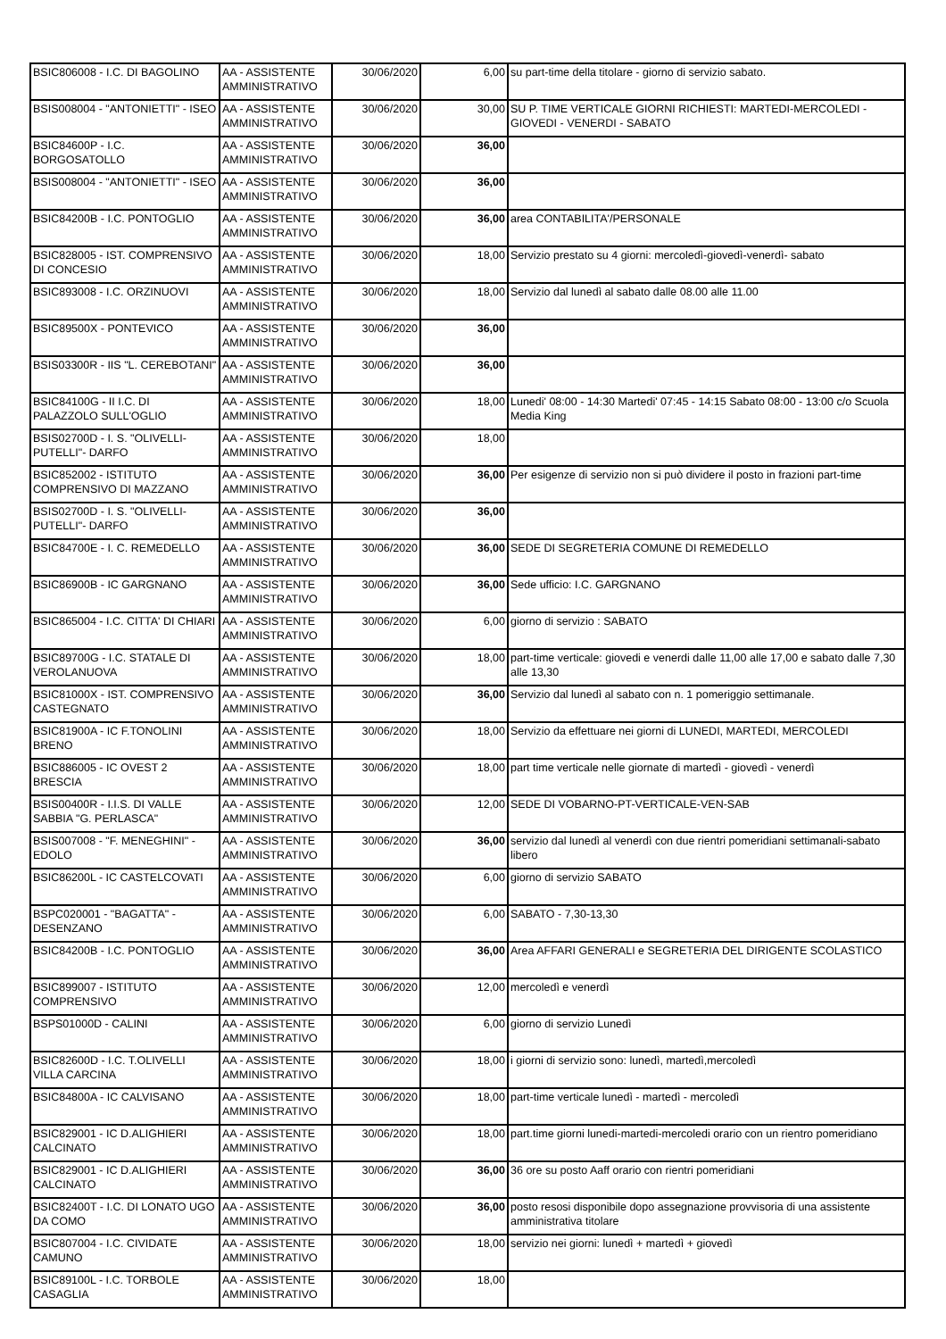| BSIC806008 - I.C. DI BAGOLINO | AA - ASSISTENTE AMMINISTRATIVO | 30/06/2020 | 6,00 | su part-time della titolare - giorno di servizio sabato. |
| BSIS008004 - "ANTONIETTI" - ISEO | AA - ASSISTENTE AMMINISTRATIVO | 30/06/2020 | 30,00 | SU P. TIME VERTICALE GIORNI RICHIESTI: MARTEDI-MERCOLEDI - GIOVEDI - VENERDI - SABATO |
| BSIC84600P - I.C. BORGOSATOLLO | AA - ASSISTENTE AMMINISTRATIVO | 30/06/2020 | 36,00 | |
| BSIS008004 - "ANTONIETTI" - ISEO | AA - ASSISTENTE AMMINISTRATIVO | 30/06/2020 | 36,00 | |
| BSIC84200B - I.C. PONTOGLIO | AA - ASSISTENTE AMMINISTRATIVO | 30/06/2020 | 36,00 | area CONTABILITA'/PERSONALE |
| BSIC828005 - IST. COMPRENSIVO DI CONCESIO | AA - ASSISTENTE AMMINISTRATIVO | 30/06/2020 | 18,00 | Servizio prestato su 4 giorni: mercoledì-giovedì-venerdì- sabato |
| BSIC893008 - I.C. ORZINUOVI | AA - ASSISTENTE AMMINISTRATIVO | 30/06/2020 | 18,00 | Servizio dal lunedì al sabato dalle 08.00 alle 11.00 |
| BSIC89500X - PONTEVICO | AA - ASSISTENTE AMMINISTRATIVO | 30/06/2020 | 36,00 | |
| BSIS03300R - IIS "L. CEREBOTANI" | AA - ASSISTENTE AMMINISTRATIVO | 30/06/2020 | 36,00 | |
| BSIC84100G - II I.C. DI PALAZZOLO SULL'OGLIO | AA - ASSISTENTE AMMINISTRATIVO | 30/06/2020 | 18,00 | Lunedi' 08:00 - 14:30 Martedi' 07:45 - 14:15 Sabato 08:00 - 13:00 c/o Scuola Media King |
| BSIS02700D - I. S. "OLIVELLI-PUTELLI"- DARFO | AA - ASSISTENTE AMMINISTRATIVO | 30/06/2020 | 18,00 | |
| BSIC852002 - ISTITUTO COMPRENSIVO DI MAZZANO | AA - ASSISTENTE AMMINISTRATIVO | 30/06/2020 | 36,00 | Per esigenze di servizio non si può dividere il posto in frazioni part-time |
| BSIS02700D - I. S. "OLIVELLI-PUTELLI"- DARFO | AA - ASSISTENTE AMMINISTRATIVO | 30/06/2020 | 36,00 | |
| BSIC84700E - I. C. REMEDELLO | AA - ASSISTENTE AMMINISTRATIVO | 30/06/2020 | 36,00 | SEDE DI SEGRETERIA COMUNE DI REMEDELLO |
| BSIC86900B - IC GARGNANO | AA - ASSISTENTE AMMINISTRATIVO | 30/06/2020 | 36,00 | Sede ufficio: I.C. GARGNANO |
| BSIC865004 - I.C. CITTA' DI CHIARI | AA - ASSISTENTE AMMINISTRATIVO | 30/06/2020 | 6,00 | giorno di servizio : SABATO |
| BSIC89700G - I.C. STATALE DI VEROLANUOVA | AA - ASSISTENTE AMMINISTRATIVO | 30/06/2020 | 18,00 | part-time verticale: giovedi e venerdi dalle 11,00 alle 17,00 e sabato dalle 7,30 alle 13,30 |
| BSIC81000X - IST. COMPRENSIVO CASTEGNATO | AA - ASSISTENTE AMMINISTRATIVO | 30/06/2020 | 36,00 | Servizio dal lunedì al sabato con n. 1 pomeriggio settimanale. |
| BSIC81900A - IC F.TONOLINI BRENO | AA - ASSISTENTE AMMINISTRATIVO | 30/06/2020 | 18,00 | Servizio da effettuare nei giorni di LUNEDI, MARTEDI, MERCOLEDI |
| BSIC886005 - IC OVEST 2 BRESCIA | AA - ASSISTENTE AMMINISTRATIVO | 30/06/2020 | 18,00 | part time verticale nelle giornate di martedì - giovedì - venerdì |
| BSIS00400R - I.I.S. DI VALLE SABBIA "G. PERLASCA" | AA - ASSISTENTE AMMINISTRATIVO | 30/06/2020 | 12,00 | SEDE DI VOBARNO-PT-VERTICALE-VEN-SAB |
| BSIS007008 - "F. MENEGHINI" - EDOLO | AA - ASSISTENTE AMMINISTRATIVO | 30/06/2020 | 36,00 | servizio dal lunedì al venerdì con due rientri pomeridiani settimanali-sabato libero |
| BSIC86200L - IC CASTELCOVATI | AA - ASSISTENTE AMMINISTRATIVO | 30/06/2020 | 6,00 | giorno di servizio SABATO |
| BSPC020001 - "BAGATTA" - DESENZANO | AA - ASSISTENTE AMMINISTRATIVO | 30/06/2020 | 6,00 | SABATO - 7,30-13,30 |
| BSIC84200B - I.C. PONTOGLIO | AA - ASSISTENTE AMMINISTRATIVO | 30/06/2020 | 36,00 | Area AFFARI GENERALI e SEGRETERIA DEL DIRIGENTE SCOLASTICO |
| BSIC899007 - ISTITUTO COMPRENSIVO | AA - ASSISTENTE AMMINISTRATIVO | 30/06/2020 | 12,00 | mercoledì e venerdì |
| BSPS01000D - CALINI | AA - ASSISTENTE AMMINISTRATIVO | 30/06/2020 | 6,00 | giorno di servizio Lunedì |
| BSIC82600D - I.C. T.OLIVELLI VILLA CARCINA | AA - ASSISTENTE AMMINISTRATIVO | 30/06/2020 | 18,00 | i giorni di servizio sono: lunedì, martedì,mercoledì |
| BSIC84800A - IC CALVISANO | AA - ASSISTENTE AMMINISTRATIVO | 30/06/2020 | 18,00 | part-time verticale lunedì - martedì - mercoledì |
| BSIC829001 - IC D.ALIGHIERI CALCINATO | AA - ASSISTENTE AMMINISTRATIVO | 30/06/2020 | 18,00 | part.time giorni lunedi-martedi-mercoledi orario con un rientro pomeridiano |
| BSIC829001 - IC D.ALIGHIERI CALCINATO | AA - ASSISTENTE AMMINISTRATIVO | 30/06/2020 | 36,00 | 36 ore su posto Aaff orario con rientri pomeridiani |
| BSIC82400T - I.C. DI LONATO UGO DA COMO | AA - ASSISTENTE AMMINISTRATIVO | 30/06/2020 | 36,00 | posto resosi disponibile dopo assegnazione provvisoria di una assistente amministrativa titolare |
| BSIC807004 - I.C. CIVIDATE CAMUNO | AA - ASSISTENTE AMMINISTRATIVO | 30/06/2020 | 18,00 | servizio nei giorni: lunedì + martedì + giovedì |
| BSIC89100L - I.C. TORBOLE CASAGLIA | AA - ASSISTENTE AMMINISTRATIVO | 30/06/2020 | 18,00 | |